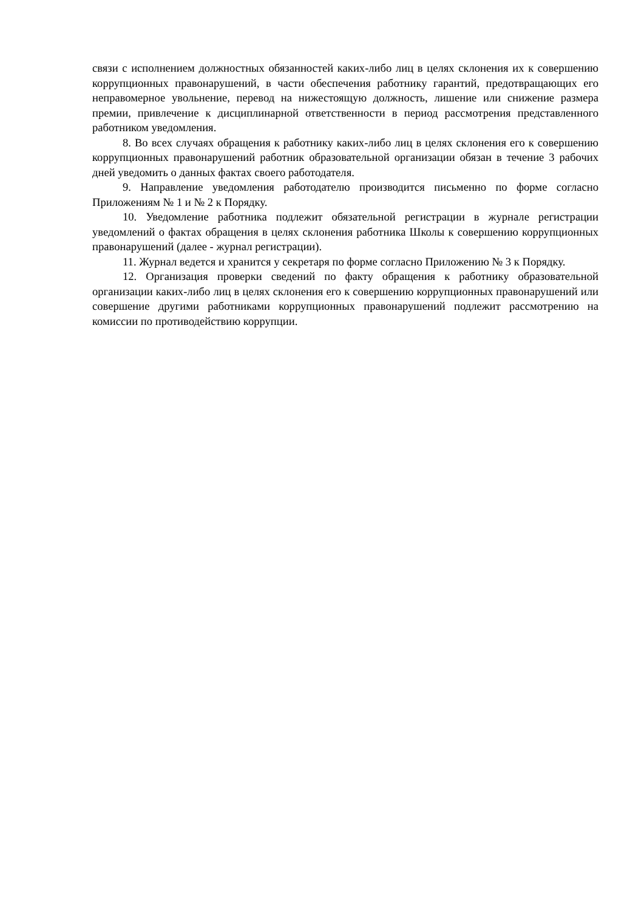связи с исполнением должностных обязанностей каких-либо лиц в целях склонения их к совершению коррупционных правонарушений, в части обеспечения работнику гарантий, предотвращающих его неправомерное увольнение, перевод на нижестоящую должность, лишение или снижение размера премии, привлечение к дисциплинарной ответственности в период рассмотрения представленного работником уведомления.
8. Во всех случаях обращения к работнику каких-либо лиц в целях склонения его к совершению коррупционных правонарушений работник образовательной организации обязан в течение 3 рабочих дней уведомить о данных фактах своего работодателя.
9. Направление уведомления работодателю производится письменно по форме согласно Приложениям № 1 и № 2 к Порядку.
10. Уведомление работника подлежит обязательной регистрации в журнале регистрации уведомлений о фактах обращения в целях склонения работника Школы к совершению коррупционных правонарушений (далее - журнал регистрации).
11. Журнал ведется и хранится у секретаря по форме согласно Приложению № 3 к Порядку.
12. Организация проверки сведений по факту обращения к работнику образовательной организации каких-либо лиц в целях склонения его к совершению коррупционных правонарушений или совершение другими работниками коррупционных правонарушений подлежит рассмотрению на комиссии по противодействию коррупции.